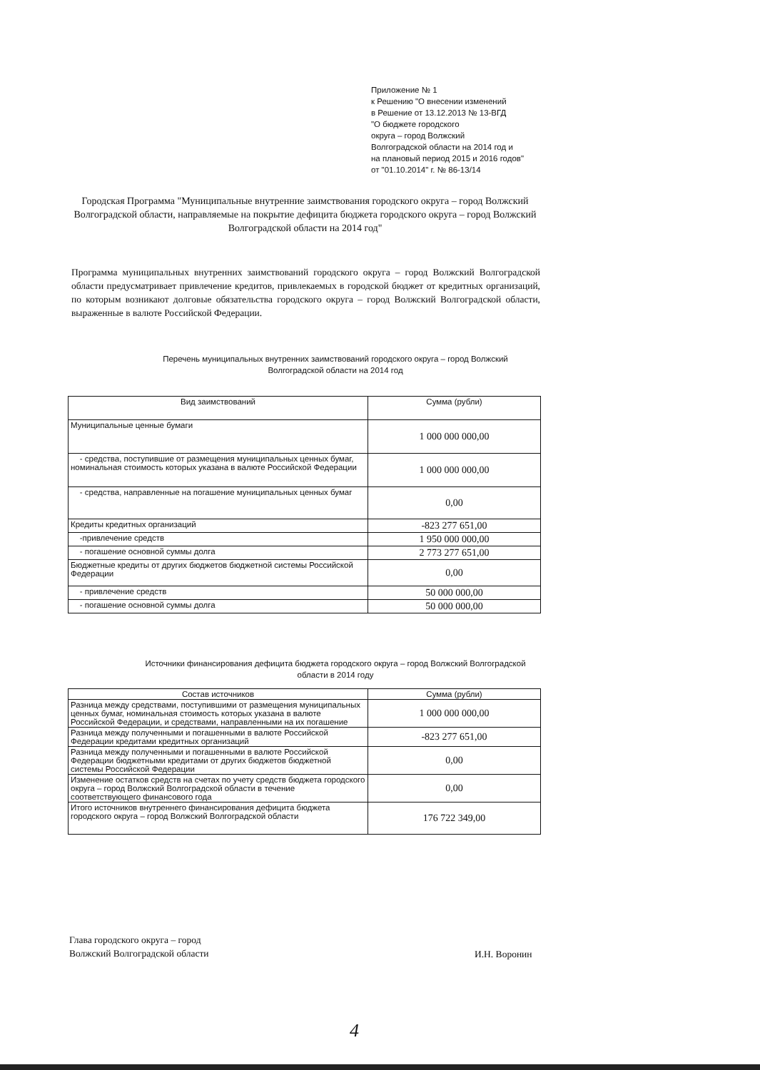Приложение № 1
к Решению "О внесении изменений
в Решение от 13.12.2013 № 13-ВГД
"О бюджете городского
округа – город Волжский
Волгоградской области на 2014 год и
на плановый период 2015 и 2016 годов"
от "01.10.2014" г. № 86-13/14
Городская Программа "Муниципальные внутренние заимствования городского округа – город Волжский Волгоградской области, направляемые на покрытие дефицита бюджета городского округа – город Волжский Волгоградской области на 2014 год"
Программа муниципальных внутренних заимствований городского округа – город Волжский Волгоградской области предусматривает привлечение кредитов, привлекаемых в городской бюджет от кредитных организаций, по которым возникают долговые обязательства городского округа – город Волжский Волгоградской области, выраженные в валюте Российской Федерации.
Перечень муниципальных внутренних заимствований городского округа – город Волжский Волгоградской области на 2014 год
| Вид заимствований | Сумма (рубли) |
| --- | --- |
| Муниципальные ценные бумаги | 1 000 000 000,00 |
| - средства, поступившие от размещения муниципальных ценных бумаг, номинальная стоимость которых указана в валюте Российской Федерации | 1 000 000 000,00 |
| - средства, направленные на погашение муниципальных ценных бумаг | 0,00 |
| Кредиты кредитных организаций | -823 277 651,00 |
| -привлечение средств | 1 950 000 000,00 |
| - погашение основной суммы долга | 2 773 277 651,00 |
| Бюджетные кредиты от других бюджетов бюджетной системы Российской Федерации | 0,00 |
| - привлечение средств | 50 000 000,00 |
| - погашение основной суммы долга | 50 000 000,00 |
Источники финансирования дефицита бюджета городского округа – город Волжский Волгоградской области в 2014 году
| Состав источников | Сумма (рубли) |
| --- | --- |
| Разница между средствами, поступившими от размещения муниципальных ценных бумаг, номинальная стоимость которых указана в валюте Российской Федерации, и средствами, направленными на их погашение | 1 000 000 000,00 |
| Разница между полученными и погашенными в валюте Российской Федерации кредитами кредитных организаций | -823 277 651,00 |
| Разница между полученными и погашенными в валюте Российской Федерации бюджетными кредитами от других бюджетов бюджетной системы Российской Федерации | 0,00 |
| Изменение остатков средств на счетах по учету средств бюджета городского округа – город Волжский Волгоградской области в течение соответствующего финансового года | 0,00 |
| Итого источников внутреннего финансирования дефицита бюджета городского округа – город Волжский Волгоградской области | 176 722 349,00 |
Глава городского округа – город
Волжский Волгоградской области
И.Н. Воронин
4